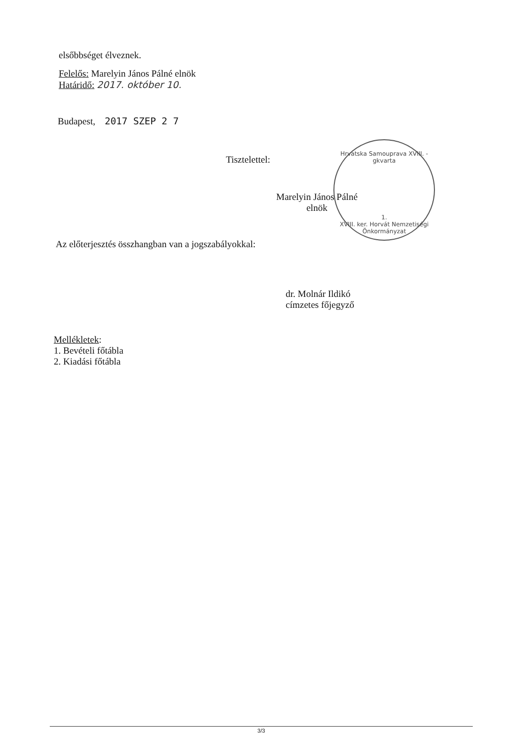elsőbbséget élveznek.
Felelős: Marelyin János Pálné elnök
Határidő: 2017. október 10.
Budapest, 2017 SZEP 2 7
Tisztelettel:
Hrvatska Samouprava XVIII. -gkvarta
1.
XVIII. ker. Horvát Nemzetiségi Önkormányzat
Marelyin János Pálné
elnök
Az előterjesztés összhangban van a jogszabályokkal:
dr. Molnár Ildikó
címzetes főjegyző
Mellékletek:
1. Bevételi főtábla
2. Kiadási főtábla
3/3